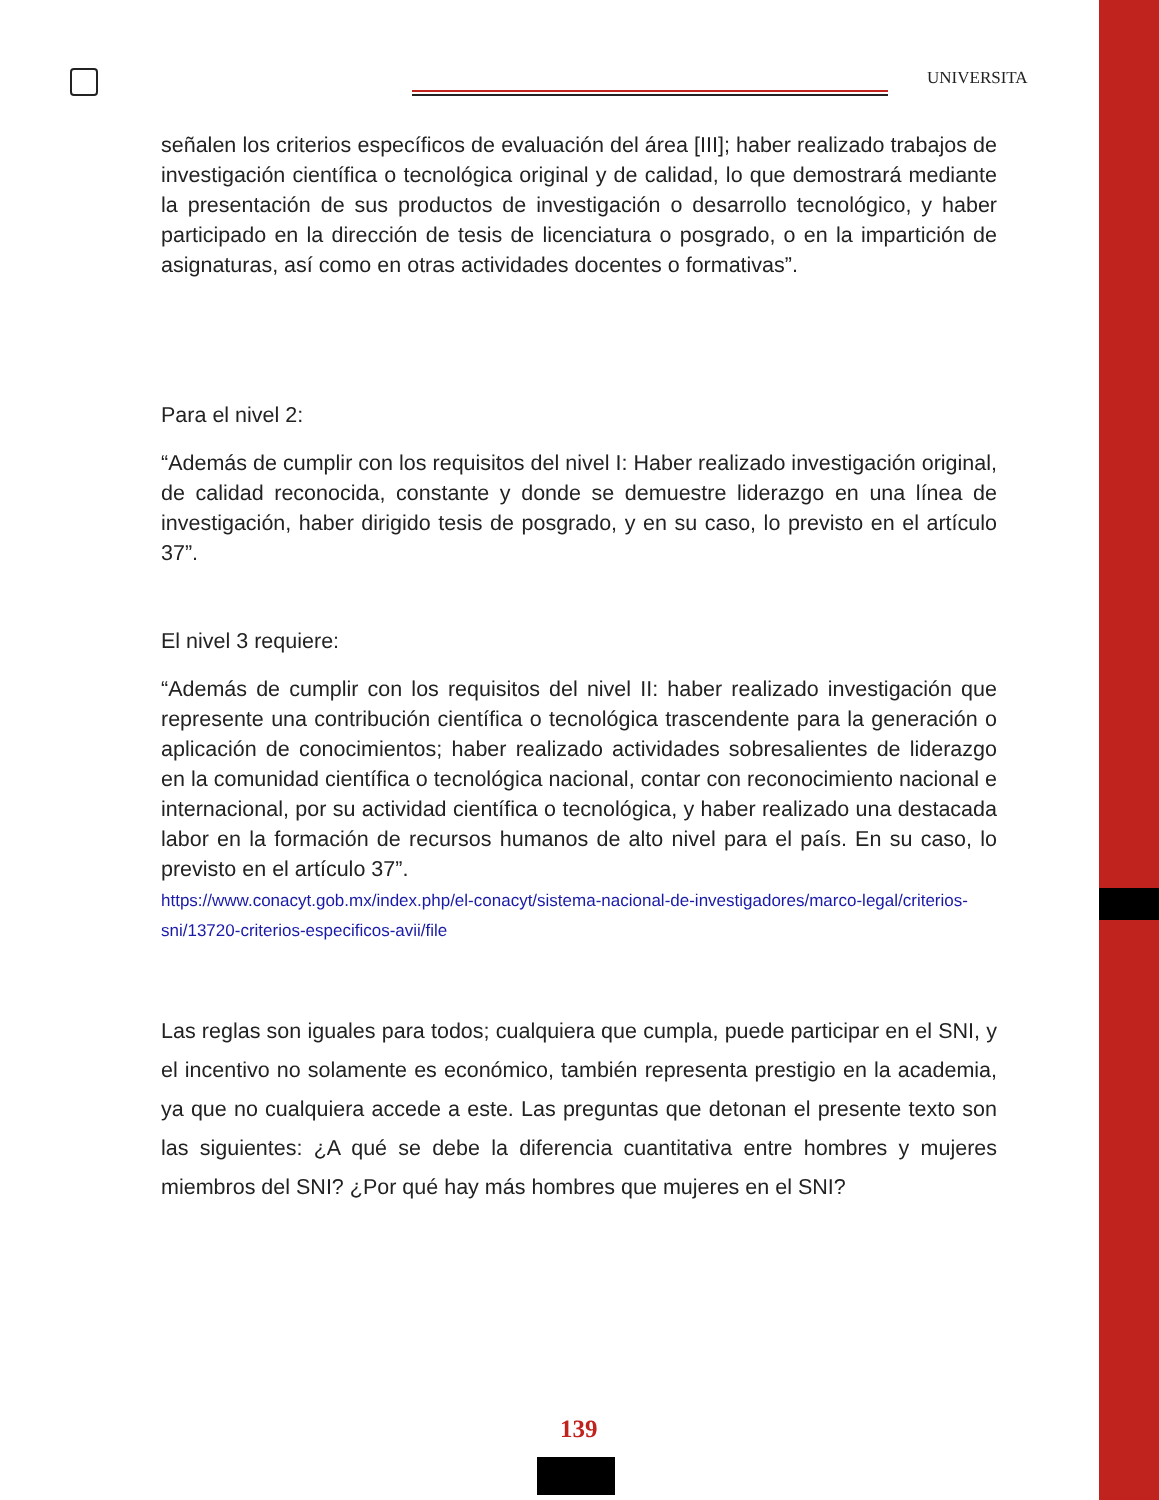UNIVERSITA
señalen los criterios específicos de evaluación del área [III]; haber realizado trabajos de investigación científica o tecnológica original y de calidad, lo que demostrará mediante la presentación de sus productos de investigación o desarrollo tecnológico, y haber participado en la dirección de tesis de licenciatura o posgrado, o en la impartición de asignaturas, así como en otras actividades docentes o formativas”.
Para el nivel 2:
“Además de cumplir con los requisitos del nivel I: Haber realizado investigación original, de calidad reconocida, constante y donde se demuestre liderazgo en una línea de investigación, haber dirigido tesis de posgrado, y en su caso, lo previsto en el artículo 37”.
El nivel 3 requiere:
“Además de cumplir con los requisitos del nivel II: haber realizado investigación que represente una contribución científica o tecnológica trascendente para la generación o aplicación de conocimientos; haber realizado actividades sobresalientes de liderazgo en la comunidad científica o tecnológica nacional, contar con reconocimiento nacional e internacional, por su actividad científica o tecnológica, y haber realizado una destacada labor en la formación de recursos humanos de alto nivel para el país. En su caso, lo previsto en el artículo 37”.
https://www.conacyt.gob.mx/index.php/el-conacyt/sistema-nacional-de-investigadores/marco-legal/criterios-sni/13720-criterios-especificos-avii/file
Las reglas son iguales para todos; cualquiera que cumpla, puede participar en el SNI, y el incentivo no solamente es económico, también representa prestigio en la academia, ya que no cualquiera accede a este. Las preguntas que detonan el presente texto son las siguientes: ¿A qué se debe la diferencia cuantitativa entre hombres y mujeres miembros del SNI? ¿Por qué hay más hombres que mujeres en el SNI?
139